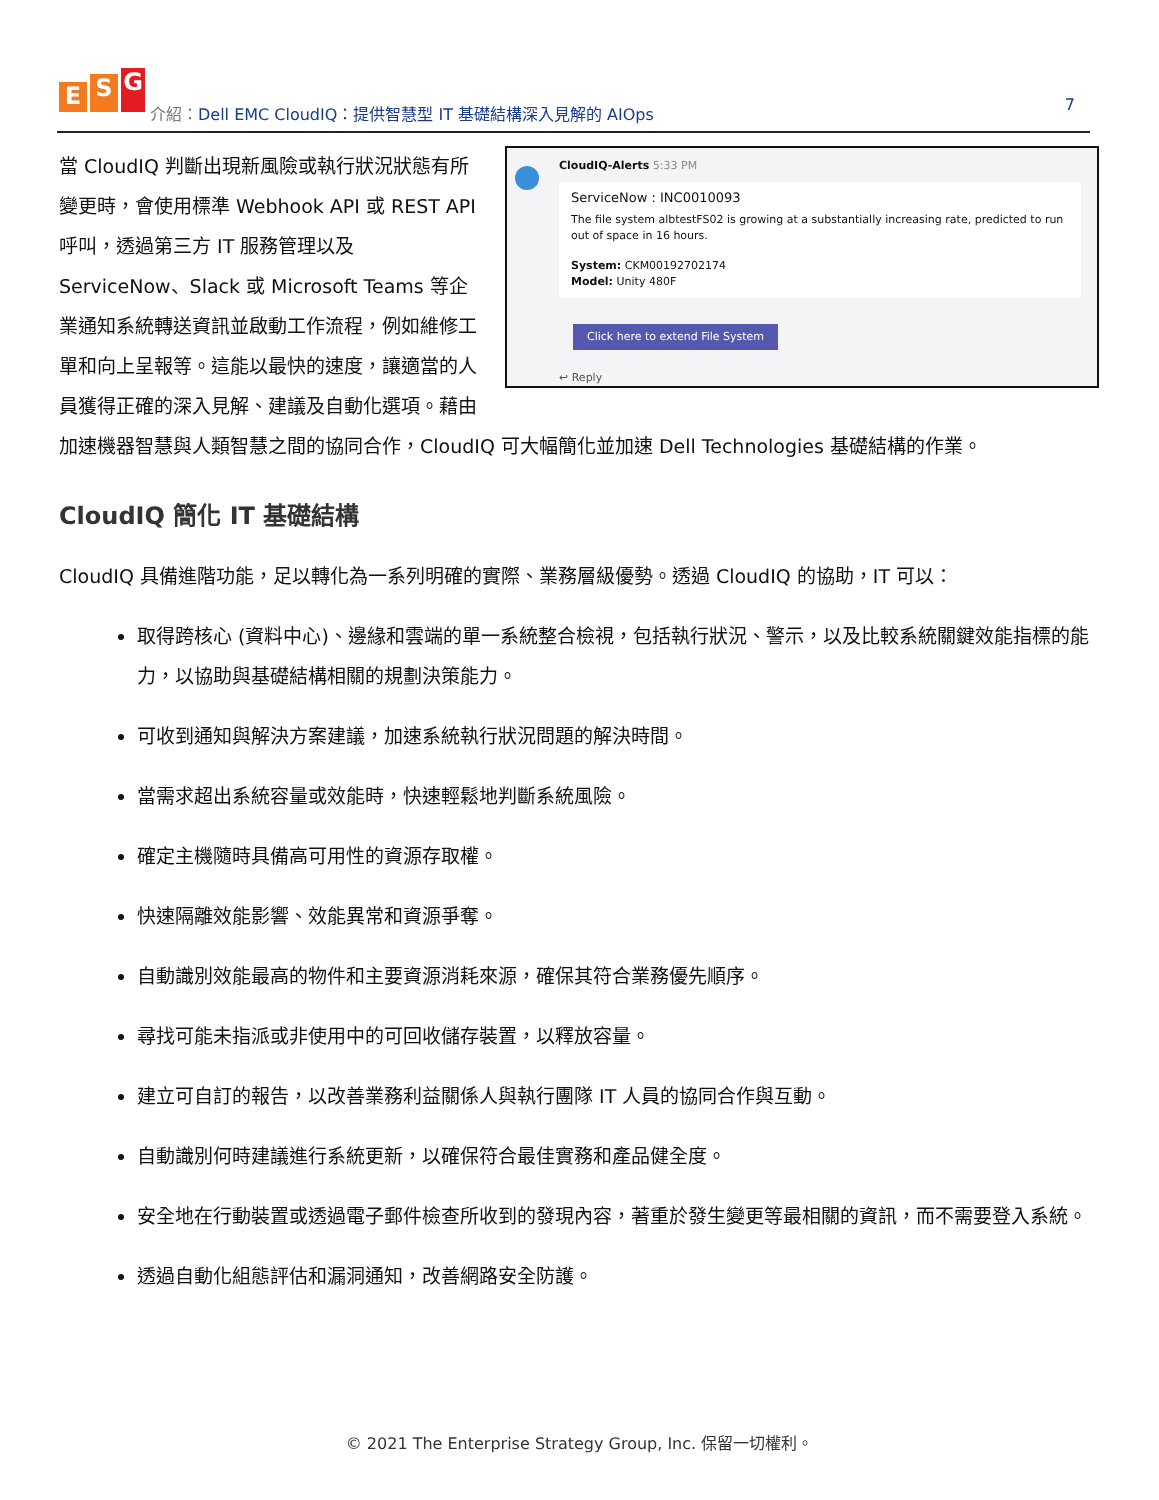E S G
介紹：Dell EMC CloudIQ：提供智慧型 IT 基礎結構深入見解的 AIOps
7
CloudIQ-Alerts 5:33 PM
ServiceNow : INC0010093
The file system albtestFS02 is growing at a substantially increasing rate, predicted to run out of space in 16 hours.
System: CKM00192702174
Model: Unity 480F
Click here to extend File System
↩ Reply
當 CloudIQ 判斷出現新風險或執行狀況狀態有所變更時，會使用標準 Webhook API 或 REST API 呼叫，透過第三方 IT 服務管理以及 ServiceNow、Slack 或 Microsoft Teams 等企業通知系統轉送資訊並啟動工作流程，例如維修工單和向上呈報等。這能以最快的速度，讓適當的人員獲得正確的深入見解、建議及自動化選項。藉由加速機器智慧與人類智慧之間的協同合作，CloudIQ 可大幅簡化並加速 Dell Technologies 基礎結構的作業。
CloudIQ 簡化 IT 基礎結構
CloudIQ 具備進階功能，足以轉化為一系列明確的實際、業務層級優勢。透過 CloudIQ 的協助，IT 可以：
取得跨核心 (資料中心)、邊緣和雲端的單一系統整合檢視，包括執行狀況、警示，以及比較系統關鍵效能指標的能力，以協助與基礎結構相關的規劃決策能力。
可收到通知與解決方案建議，加速系統執行狀況問題的解決時間。
當需求超出系統容量或效能時，快速輕鬆地判斷系統風險。
確定主機隨時具備高可用性的資源存取權。
快速隔離效能影響、效能異常和資源爭奪。
自動識別效能最高的物件和主要資源消耗來源，確保其符合業務優先順序。
尋找可能未指派或非使用中的可回收儲存裝置，以釋放容量。
建立可自訂的報告，以改善業務利益關係人與執行團隊 IT 人員的協同合作與互動。
自動識別何時建議進行系統更新，以確保符合最佳實務和產品健全度。
安全地在行動裝置或透過電子郵件檢查所收到的發現內容，著重於發生變更等最相關的資訊，而不需要登入系統。
透過自動化組態評估和漏洞通知，改善網路安全防護。
© 2021 The Enterprise Strategy Group, Inc. 保留一切權利。